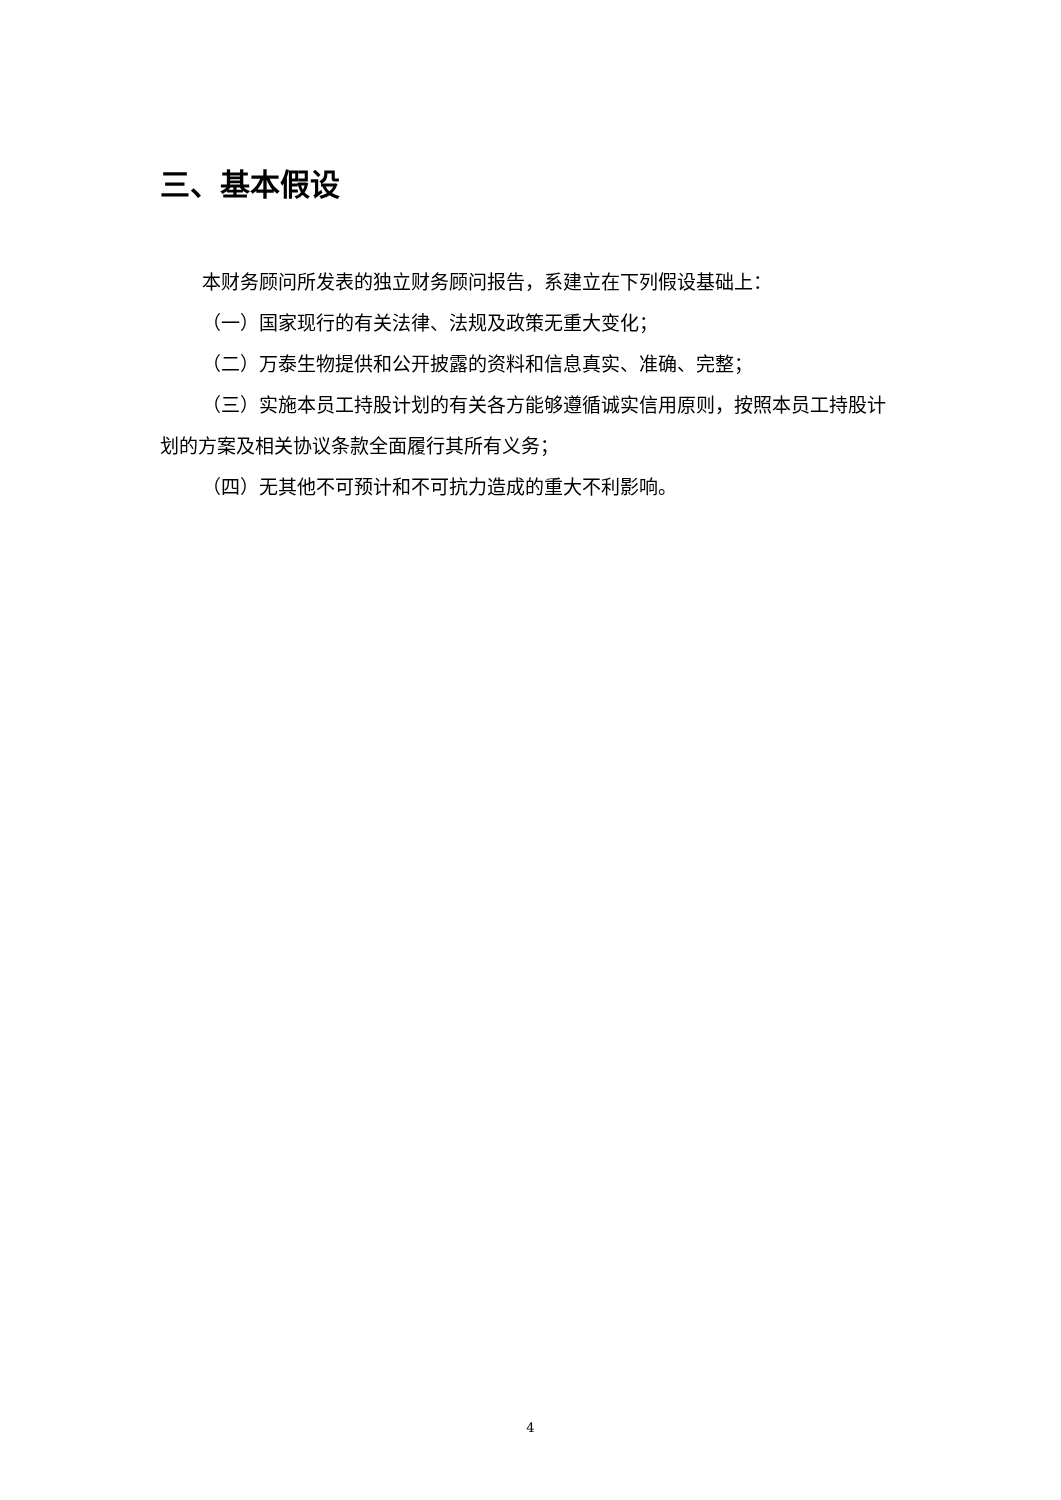三、基本假设
本财务顾问所发表的独立财务顾问报告，系建立在下列假设基础上：
（一）国家现行的有关法律、法规及政策无重大变化；
（二）万泰生物提供和公开披露的资料和信息真实、准确、完整；
（三）实施本员工持股计划的有关各方能够遵循诚实信用原则，按照本员工持股计划的方案及相关协议条款全面履行其所有义务；
（四）无其他不可预计和不可抗力造成的重大不利影响。
4